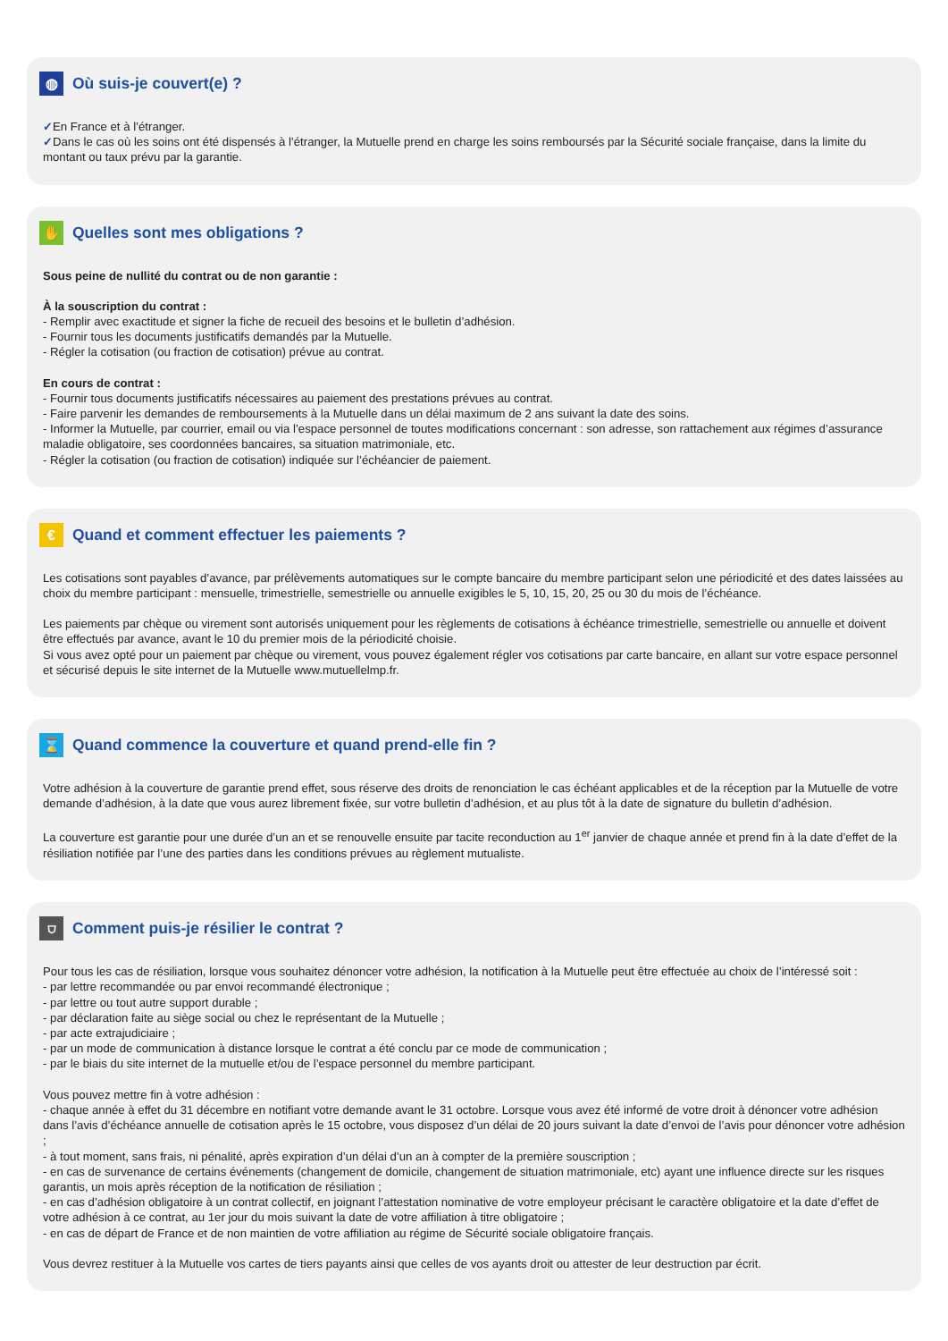◍ Où suis-je couvert(e) ?
✓En France et à l’étranger.
✓Dans le cas où les soins ont été dispensés à l’étranger, la Mutuelle prend en charge les soins remboursés par la Sécurité sociale française, dans la limite du montant ou taux prévu par la garantie.
✋ Quelles sont mes obligations ?
Sous peine de nullité du contrat ou de non garantie :
À la souscription du contrat :
- Remplir avec exactitude et signer la fiche de recueil des besoins et le bulletin d’adhésion.
- Fournir tous les documents justificatifs demandés par la Mutuelle.
- Régler la cotisation (ou fraction de cotisation) prévue au contrat.
En cours de contrat :
- Fournir tous documents justificatifs nécessaires au paiement des prestations prévues au contrat.
- Faire parvenir les demandes de remboursements à la Mutuelle dans un délai maximum de 2 ans suivant la date des soins.
- Informer la Mutuelle, par courrier, email ou via l’espace personnel de toutes modifications concernant : son adresse, son rattachement aux régimes d’assurance maladie obligatoire, ses coordonnées bancaires, sa situation matrimoniale, etc.
- Régler la cotisation (ou fraction de cotisation) indiquée sur l’échéancier de paiement.
€ Quand et comment effectuer les paiements ?
Les cotisations sont payables d’avance, par prélèvements automatiques sur le compte bancaire du membre participant selon une périodicité et des dates laissées au choix du membre participant : mensuelle, trimestrielle, semestrielle ou annuelle exigibles le 5, 10, 15, 20, 25 ou 30 du mois de l’échéance.
Les paiements par chèque ou virement sont autorisés uniquement pour les règlements de cotisations à échéance trimestrielle, semestrielle ou annuelle et doivent être effectués par avance, avant le 10 du premier mois de la périodicité choisie.
Si vous avez opté pour un paiement par chèque ou virement, vous pouvez également régler vos cotisations par carte bancaire, en allant sur votre espace personnel et sécurisé depuis le site internet de la Mutuelle www.mutuellelmp.fr.
⌛ Quand commence la couverture et quand prend-elle fin ?
Votre adhésion à la couverture de garantie prend effet, sous réserve des droits de renonciation le cas échéant applicables et de la réception par la Mutuelle de votre demande d’adhésion, à la date que vous aurez librement fixée, sur votre bulletin d’adhésion, et au plus tôt à la date de signature du bulletin d’adhésion.
La couverture est garantie pour une durée d’un an et se renouvelle ensuite par tacite reconduction au 1<sup>er</sup> janvier de chaque année et prend fin à la date d’effet de la résiliation notifiée par l’une des parties dans les conditions prévues au règlement mutualiste.
⛉ Comment puis-je résilier le contrat ?
Pour tous les cas de résiliation, lorsque vous souhaitez dénoncer votre adhésion, la notification à la Mutuelle peut être effectuée au choix de l’intéressé soit :
- par lettre recommandée ou par envoi recommandé électronique ;
- par lettre ou tout autre support durable ;
- par déclaration faite au siège social ou chez le représentant de la Mutuelle ;
- par acte extrajudiciaire ;
- par un mode de communication à distance lorsque le contrat a été conclu par ce mode de communication ;
- par le biais du site internet de la mutuelle et/ou de l’espace personnel du membre participant.
Vous pouvez mettre fin à votre adhésion :
- chaque année à effet du 31 décembre en notifiant votre demande avant le 31 octobre. Lorsque vous avez été informé de votre droit à dénoncer votre adhésion dans l’avis d’échéance annuelle de cotisation après le 15 octobre, vous disposez d’un délai de 20 jours suivant la date d’envoi de l’avis pour dénoncer votre adhésion ;
- à tout moment, sans frais, ni pénalité, après expiration d’un délai d’un an à compter de la première souscription ;
- en cas de survenance de certains événements (changement de domicile, changement de situation matrimoniale, etc) ayant une influence directe sur les risques garantis, un mois après réception de la notification de résiliation ;
- en cas d’adhésion obligatoire à un contrat collectif, en joignant l’attestation nominative de votre employeur précisant le caractère obligatoire et la date d’effet de votre adhésion à ce contrat, au 1er jour du mois suivant la date de votre affiliation à titre obligatoire ;
- en cas de départ de France et de non maintien de votre affiliation au régime de Sécurité sociale obligatoire français.
Vous devrez restituer à la Mutuelle vos cartes de tiers payants ainsi que celles de vos ayants droit ou attester de leur destruction par écrit.